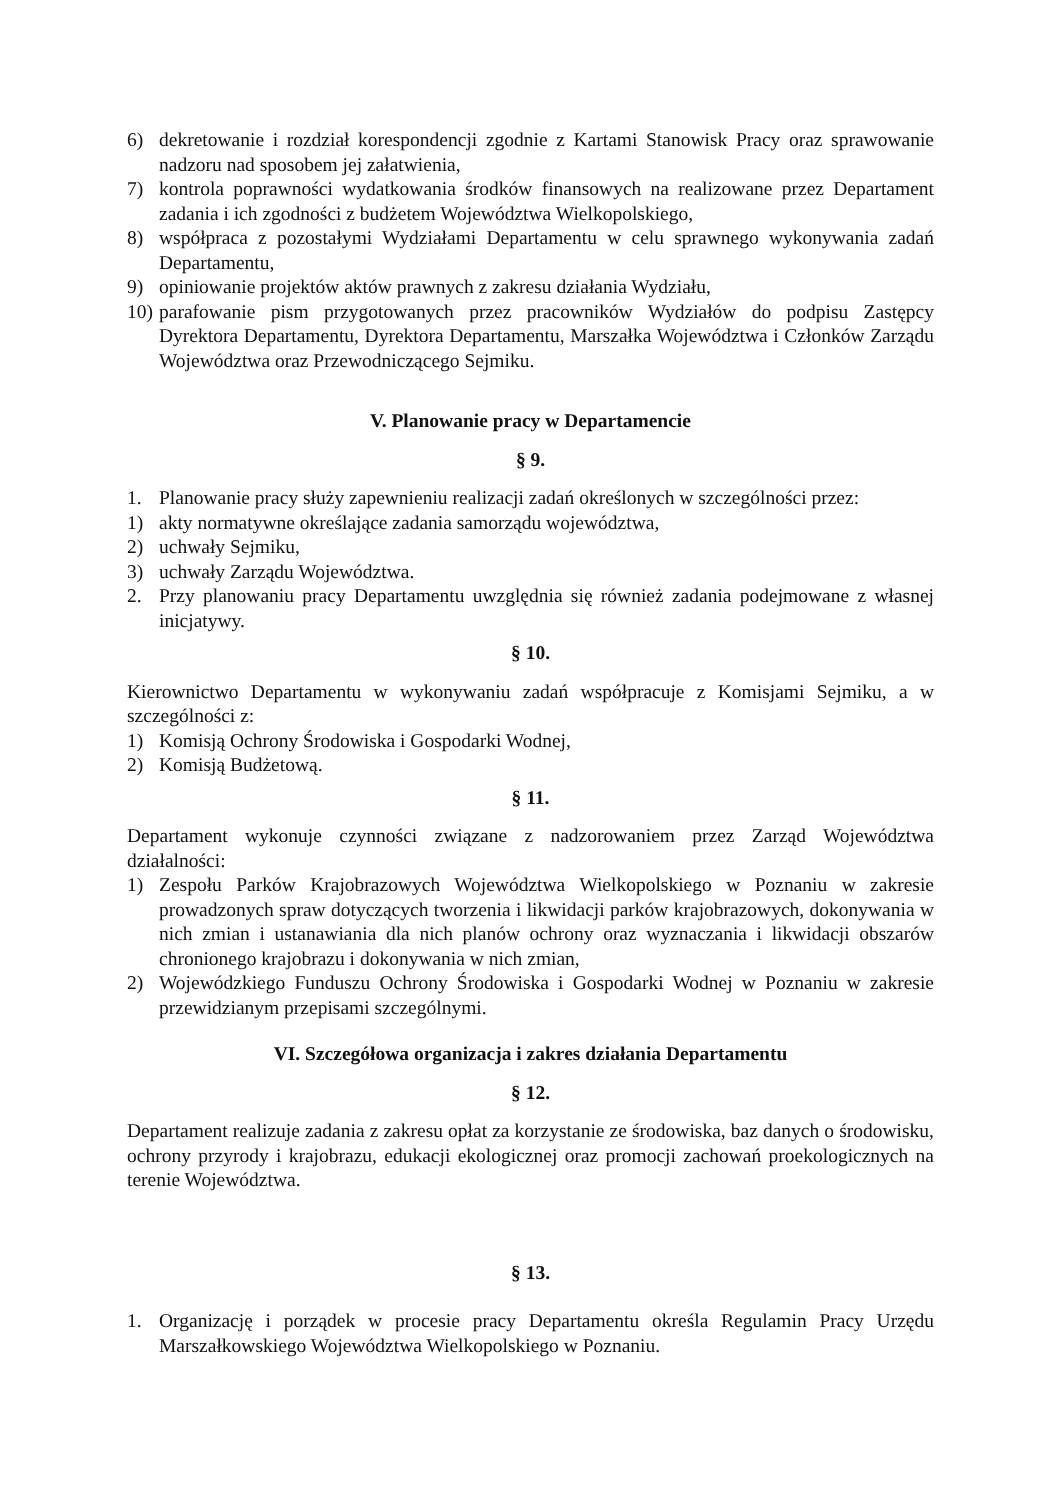6) dekretowanie i rozdział korespondencji zgodnie z Kartami Stanowisk Pracy oraz sprawowanie nadzoru nad sposobem jej załatwienia,
7) kontrola poprawności wydatkowania środków finansowych na realizowane przez Departament zadania i ich zgodności z budżetem Województwa Wielkopolskiego,
8) współpraca z pozostałymi Wydziałami Departamentu w celu sprawnego wykonywania zadań Departamentu,
9) opiniowanie projektów aktów prawnych z zakresu działania Wydziału,
10) parafowanie pism przygotowanych przez pracowników Wydziałów do podpisu Zastępcy Dyrektora Departamentu, Dyrektora Departamentu, Marszałka Województwa i Członków Zarządu Województwa oraz Przewodniczącego Sejmiku.
V. Planowanie pracy w Departamencie
§ 9.
1. Planowanie pracy służy zapewnieniu realizacji zadań określonych w szczególności przez:
1) akty normatywne określające zadania samorządu województwa,
2) uchwały Sejmiku,
3) uchwały Zarządu Województwa.
2. Przy planowaniu pracy Departamentu uwzględnia się również zadania podejmowane z własnej inicjatywy.
§ 10.
Kierownictwo Departamentu w wykonywaniu zadań współpracuje z Komisjami Sejmiku, a w szczególności z:
1) Komisją Ochrony Środowiska i Gospodarki Wodnej,
2) Komisją Budżetową.
§ 11.
Departament wykonuje czynności związane z nadzorowaniem przez Zarząd Województwa działalności:
1) Zespołu Parków Krajobrazowych Województwa Wielkopolskiego w Poznaniu w zakresie prowadzonych spraw dotyczących tworzenia i likwidacji parków krajobrazowych, dokonywania w nich zmian i ustanawiania dla nich planów ochrony oraz wyznaczania i likwidacji obszarów chronionego krajobrazu i dokonywania w nich zmian,
2) Wojewódzkiego Funduszu Ochrony Środowiska i Gospodarki Wodnej w Poznaniu w zakresie przewidzianym przepisami szczególnymi.
VI. Szczegółowa organizacja i zakres działania Departamentu
§ 12.
Departament realizuje zadania z zakresu opłat za korzystanie ze środowiska, baz danych o środowisku, ochrony przyrody i krajobrazu, edukacji ekologicznej oraz promocji zachowań proekologicznych na terenie Województwa.
§ 13.
1. Organizację i porządek w procesie pracy Departamentu określa Regulamin Pracy Urzędu Marszałkowskiego Województwa Wielkopolskiego w Poznaniu.